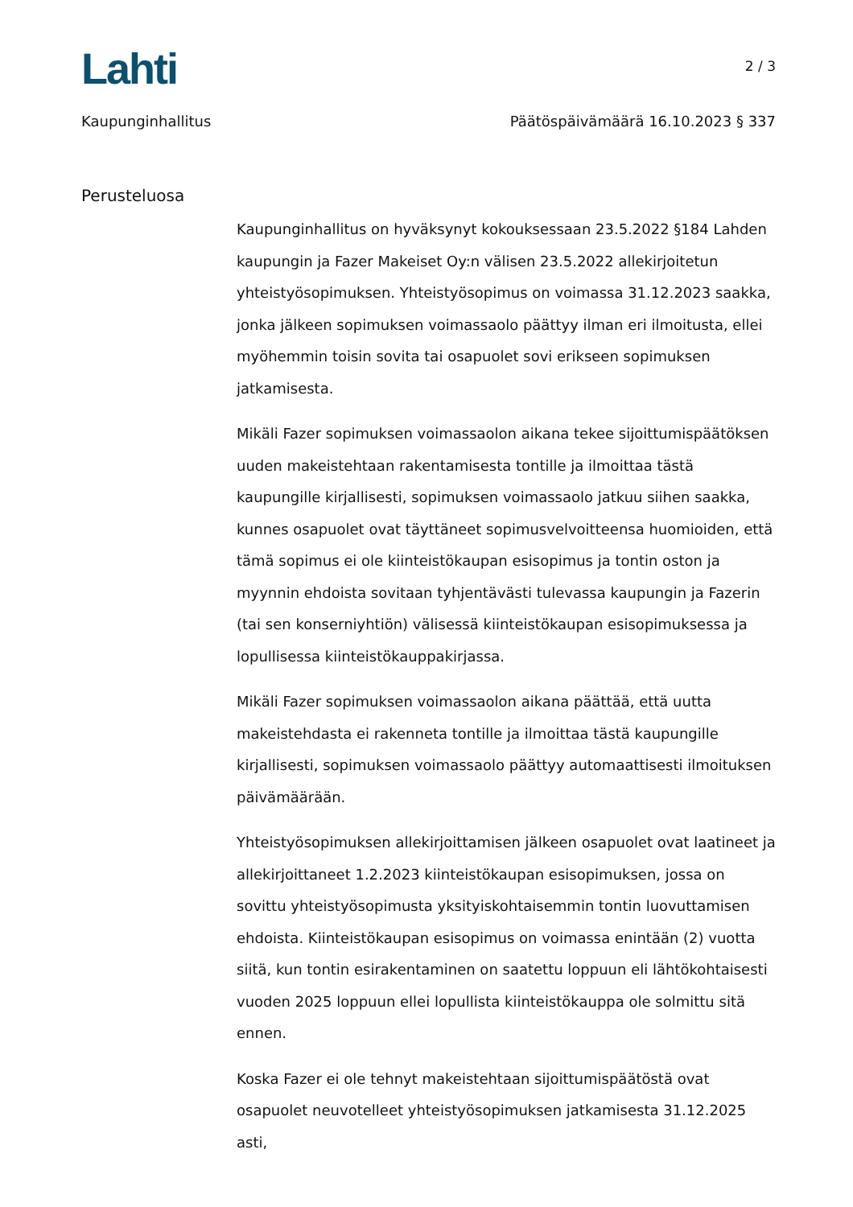Lahti
2 / 3
Kaupunginhallitus Päätöspäivämäärä 16.10.2023 § 337
Perusteluosa
Kaupunginhallitus on hyväksynyt kokouksessaan 23.5.2022 §184 Lahden kaupungin ja Fazer Makeiset Oy:n välisen 23.5.2022 allekirjoitetun yhteistyösopimuksen. Yhteistyösopimus on voimassa 31.12.2023 saakka, jonka jälkeen sopimuksen voimassaolo päättyy ilman eri ilmoitusta, ellei myöhemmin toisin sovita tai osapuolet sovi erikseen sopimuksen jatkamisesta.
Mikäli Fazer sopimuksen voimassaolon aikana tekee sijoittumispäätöksen uuden makeistehtaan rakentamisesta tontille ja ilmoittaa tästä kaupungille kirjallisesti, sopimuksen voimassaolo jatkuu siihen saakka, kunnes osapuolet ovat täyttäneet sopimusvelvoitteensa huomioiden, että tämä sopimus ei ole kiinteistökaupan esisopimus ja tontin oston ja myynnin ehdoista sovitaan tyhjentävästi tulevassa kaupungin ja Fazerin (tai sen konserniyhtiön) välisessä kiinteistökaupan esisopimuksessa ja lopullisessa kiinteistökauppakirjassa.
Mikäli Fazer sopimuksen voimassaolon aikana päättää, että uutta makeistehdasta ei rakenneta tontille ja ilmoittaa tästä kaupungille kirjallisesti, sopimuksen voimassaolo päättyy automaattisesti ilmoituksen päivämäärään.
Yhteistyösopimuksen allekirjoittamisen jälkeen osapuolet ovat laatineet ja allekirjoittaneet 1.2.2023 kiinteistökaupan esisopimuksen, jossa on sovittu yhteistyösopimusta yksityiskohtaisemmin tontin luovuttamisen ehdoista. Kiinteistökaupan esisopimus on voimassa enintään (2) vuotta siitä, kun tontin esirakentaminen on saatettu loppuun eli lähtökohtaisesti vuoden 2025 loppuun ellei lopullista kiinteistökauppa ole solmittu sitä ennen.
Koska Fazer ei ole tehnyt makeistehtaan sijoittumispäätöstä ovat osapuolet neuvotelleet yhteistyösopimuksen jatkamisesta 31.12.2025 asti,